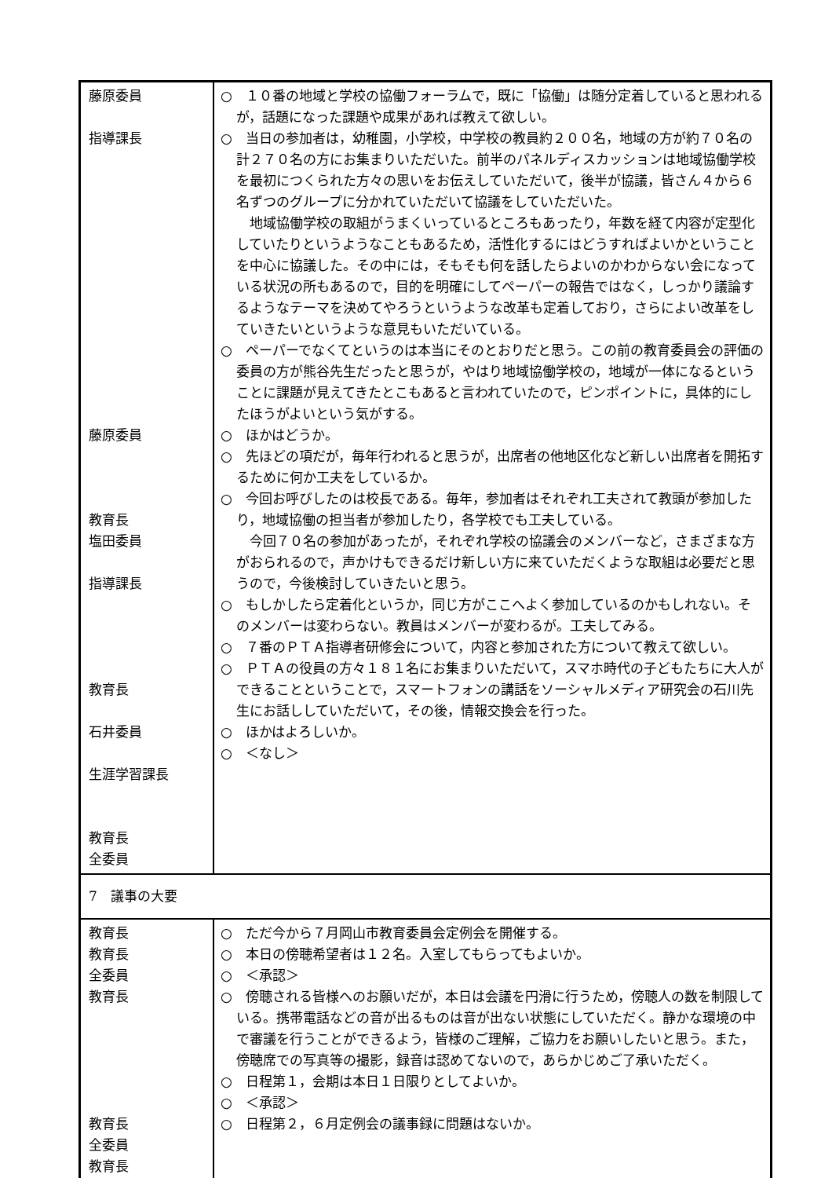| 藤原委員 指導課長 藤原委員 教育長 塩田委員 指導課長 教育長 石井委員 生涯学習課長 教育長 全委員 | ○ １０番の地域と学校の協働フォーラムで，既に「協働」は随分定着していると思われるが，話題になった課題や成果があれば教えて欲しい。 ○ 当日の参加者は，幼稚園，小学校，中学校の教員約２００名，地域の方が約７０名の計２７０名の方にお集まりいただいた。前半のパネルディスカッションは地域協働学校を最初につくられた方々の思いをお伝えしていただいて，後半が協議，皆さん４から６名ずつのグループに分かれていただいて協議をしていただいた。 地域協働学校の取組がうまくいっているところもあったり，年数を経て内容が定型化していたりというようなこともあるため，活性化するにはどうすればよいかということを中心に協議した。その中には，そもそも何を話したらよいのかわからない会になっている状況の所もあるので，目的を明確にしてペーパーの報告ではなく，しっかり議論するようなテーマを決めてやろうというような改革も定着しており，さらによい改革をしていきたいというような意見もいただいている。 ○ ペーパーでなくてというのは本当にそのとおりだと思う。この前の教育委員会の評価の委員の方が熊谷先生だったと思うが，やはり地域協働学校の，地域が一体になるということに課題が見えてきたとこもあると言われていたので，ピンポイントに，具体的にしたほうがよいという気がする。 ○ ほかはどうか。 ○ 先ほどの項だが，毎年行われると思うが，出席者の他地区化など新しい出席者を開拓するために何か工夫をしているか。 ○ 今回お呼びしたのは校長である。毎年，参加者はそれぞれ工夫されて教頭が参加したり，地域協働の担当者が参加したり，各学校でも工夫している。 今回７０名の参加があったが，それぞれ学校の協議会のメンバーなど，さまざまな方がおられるので，声かけもできるだけ新しい方に来ていただくような取組は必要だと思うので，今後検討していきたいと思う。 ○ もしかしたら定着化というか，同じ方がここへよく参加しているのかもしれない。そのメンバーは変わらない。教員はメンバーが変わるが。工夫してみる。 ○ ７番のＰＴＡ指導者研修会について，内容と参加された方について教えて欲しい。 ○ ＰＴＡの役員の方々１８１名にお集まりいただいて，スマホ時代の子どもたちに大人ができることということで，スマートフォンの講話をソーシャルメディア研究会の石川先生にお話ししていただいて，その後，情報交換会を行った。 ○ ほかはよろしいか。 ○ ＜なし＞ |
| 7 議事の大要 | |
| 教育長 教育長 全委員 教育長 教育長 全委員 教育長 | ○ ただ今から７月岡山市教育委員会定例会を開催する。 ○ 本日の傍聴希望者は１２名。入室してもらってもよいか。 ○ ＜承認＞ ○ 傍聴される皆様へのお願いだが，本日は会議を円滑に行うため，傍聴人の数を制限している。携帯電話などの音が出るものは音が出ない状態にしていただく。静かな環境の中で審議を行うことができるよう，皆様のご理解，ご協力をお願いしたいと思う。また，傍聴席での写真等の撮影，録音は認めてないので，あらかじめご了承いただく。 ○ 日程第１，会期は本日１日限りとしてよいか。 ○ ＜承認＞ ○ 日程第２，６月定例会の議事録に問題はないか。 |